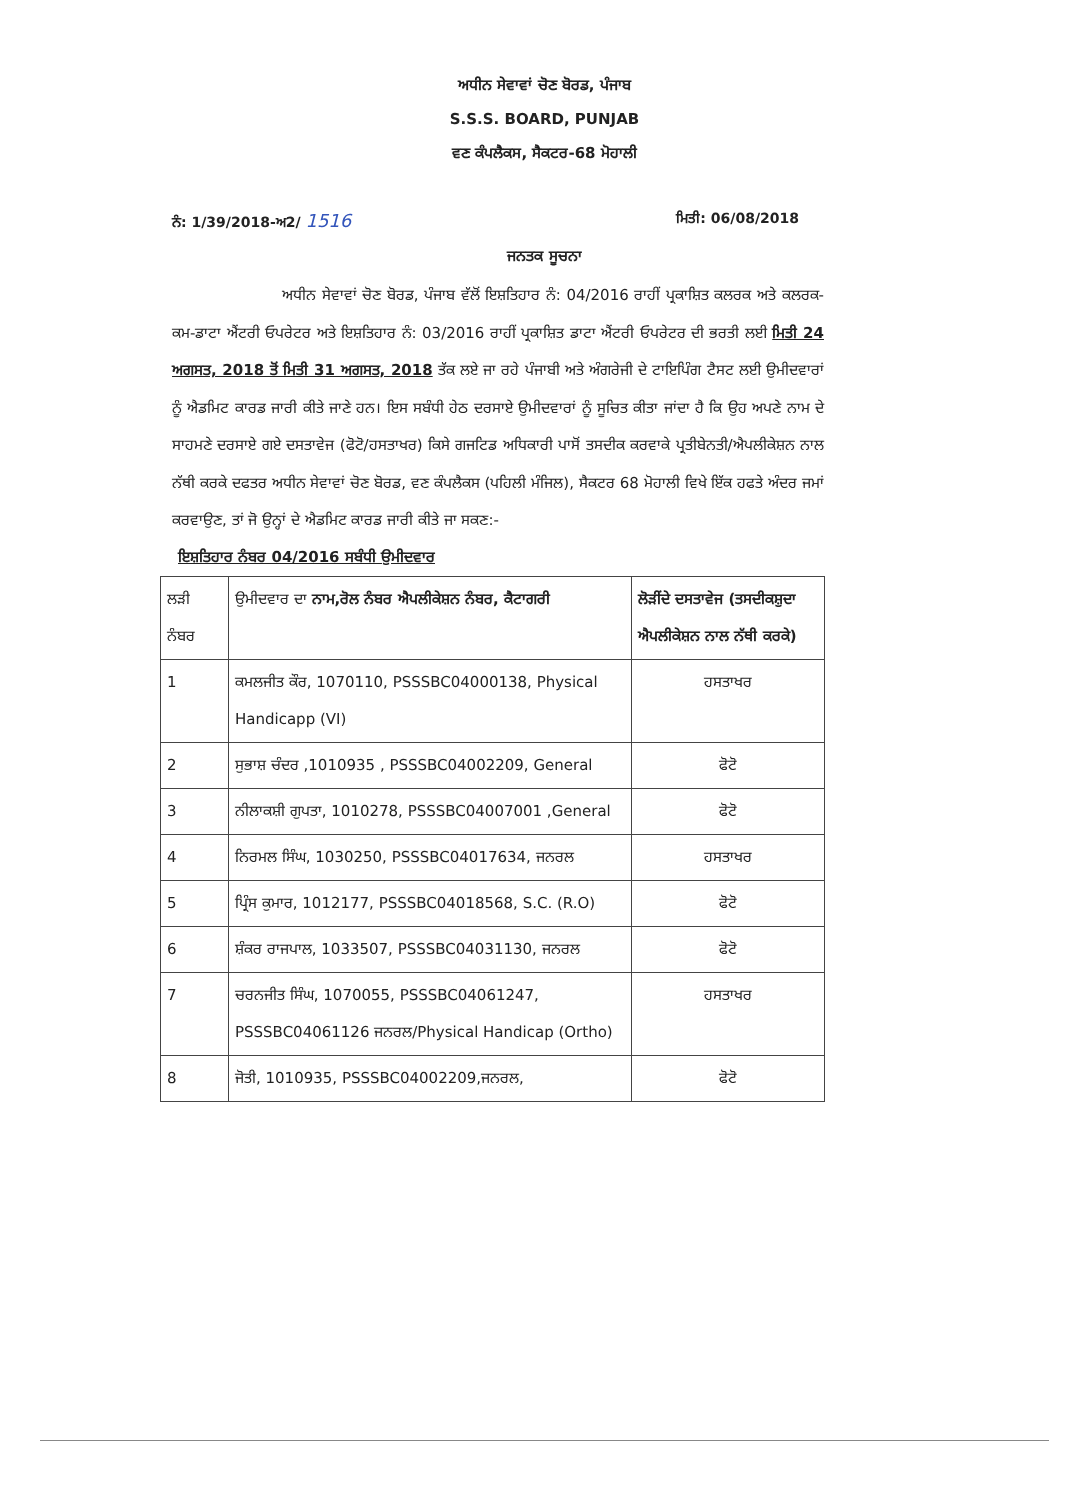ਅਧੀਨ ਸੇਵਾਵਾਂ ਚੋਣ ਬੋਰਡ, ਪੰਜਾਬ
S.S.S. BOARD, PUNJAB
ਵਣ ਕੰਪਲੈਕਸ, ਸੈਕਟਰ-68 ਮੋਹਾਲੀ
ਨੰ: 1/39/2018-ਅ2/ 1516
ਮਿਤੀ: 06/08/2018
ਜਨਤਕ ਸੂਚਨਾ
ਅਧੀਨ ਸੇਵਾਵਾਂ ਚੋਣ ਬੋਰਡ, ਪੰਜਾਬ ਵੱਲੋਂ ਇਸ਼ਤਿਹਾਰ ਨੰ: 04/2016 ਰਾਹੀਂ ਪ੍ਰਕਾਸ਼ਿਤ ਕਲਰਕ ਅਤੇ ਕਲਰਕ-ਕਮ-ਡਾਟਾ ਐਂਟਰੀ ਓਪਰੇਟਰ ਅਤੇ ਇਸ਼ਤਿਹਾਰ ਨੰ: 03/2016 ਰਾਹੀਂ ਪ੍ਰਕਾਸ਼ਿਤ ਡਾਟਾ ਐਂਟਰੀ ਓਪਰੇਟਰ ਦੀ ਭਰਤੀ ਲਈ ਮਿਤੀ 24 ਅਗਸਤ, 2018 ਤੋਂ ਮਿਤੀ 31 ਅਗਸਤ, 2018 ਤੱਕ ਲਏ ਜਾ ਰਹੇ ਪੰਜਾਬੀ ਅਤੇ ਅੰਗਰੇਜੀ ਦੇ ਟਾਇਪਿੰਗ ਟੈਸਟ ਲਈ ਉਮੀਦਵਾਰਾਂ ਨੂੰ ਐਡਮਿਟ ਕਾਰਡ ਜਾਰੀ ਕੀਤੇ ਜਾਣੇ ਹਨ। ਇਸ ਸਬੰਧੀ ਹੇਠ ਦਰਸਾਏ ਉਮੀਦਵਾਰਾਂ ਨੂੰ ਸੂਚਿਤ ਕੀਤਾ ਜਾਂਦਾ ਹੈ ਕਿ ਉਹ ਅਪਣੇ ਨਾਮ ਦੇ ਸਾਹਮਣੇ ਦਰਸਾਏ ਗਏ ਦਸਤਾਵੇਜ (ਫੋਟੋ/ਹਸਤਾਖਰ) ਕਿਸੇ ਗਜਟਿਡ ਅਧਿਕਾਰੀ ਪਾਸੋਂ ਤਸਦੀਕ ਕਰਵਾਕੇ ਪ੍ਰਤੀਬੇਨਤੀ/ਐਪਲੀਕੇਸ਼ਨ ਨਾਲ ਨੱਥੀ ਕਰਕੇ ਦਫਤਰ ਅਧੀਨ ਸੇਵਾਵਾਂ ਚੋਣ ਬੋਰਡ, ਵਣ ਕੰਪਲੈਕਸ (ਪਹਿਲੀ ਮੰਜਿਲ), ਸੈਕਟਰ 68 ਮੋਹਾਲੀ ਵਿਖੇ ਇੱਕ ਹਫਤੇ ਅੰਦਰ ਜਮਾਂ ਕਰਵਾਉਣ, ਤਾਂ ਜੋ ਉਨ੍ਹਾਂ ਦੇ ਐਡਮਿਟ ਕਾਰਡ ਜਾਰੀ ਕੀਤੇ ਜਾ ਸਕਣ:-
ਇਸ਼ਤਿਹਾਰ ਨੰਬਰ 04/2016 ਸਬੰਧੀ ਉਮੀਦਵਾਰ
| ਲੜੀ ਨੰਬਰ | ਉਮੀਦਵਾਰ ਦਾ ਨਾਮ,ਰੋਲ ਨੰਬਰ ਐਪਲੀਕੇਸ਼ਨ ਨੰਬਰ, ਕੈਟਾਗਰੀ | ਲੋੜੀਂਦੇ ਦਸਤਾਵੇਜ (ਤਸਦੀਕਸ਼ੁਦਾ ਐਪਲੀਕੇਸ਼ਨ ਨਾਲ ਨੱਥੀ ਕਰਕੇ) |
| --- | --- | --- |
| 1 | ਕਮਲਜੀਤ ਕੌਰ, 1070110, PSSSBC04000138, Physical Handicapp (VI) | ਹਸਤਾਖਰ |
| 2 | ਸੁਭਾਸ਼ ਚੰਦਰ ,1010935 , PSSSBC04002209, General | ਫੋਟੋ |
| 3 | ਨੀਲਾਕਸ਼ੀ ਗੁਪਤਾ, 1010278, PSSSBC04007001 ,General | ਫੋਟੋ |
| 4 | ਨਿਰਮਲ ਸਿੰਘ, 1030250, PSSSBC04017634, ਜਨਰਲ | ਹਸਤਾਖਰ |
| 5 | ਪ੍ਰਿੰਸ ਕੁਮਾਰ, 1012177, PSSSBC04018568, S.C. (R.O) | ਫੋਟੋ |
| 6 | ਸ਼ੰਕਰ ਰਾਜਪਾਲ, 1033507, PSSSBC04031130, ਜਨਰਲ | ਫੋਟੋ |
| 7 | ਚਰਨਜੀਤ ਸਿੰਘ, 1070055, PSSSBC04061247, PSSSBC04061126 ਜਨਰਲ/Physical Handicap (Ortho) | ਹਸਤਾਖਰ |
| 8 | ਜੋਤੀ, 1010935, PSSSBC04002209,ਜਨਰਲ, | ਫੋਟੋ |